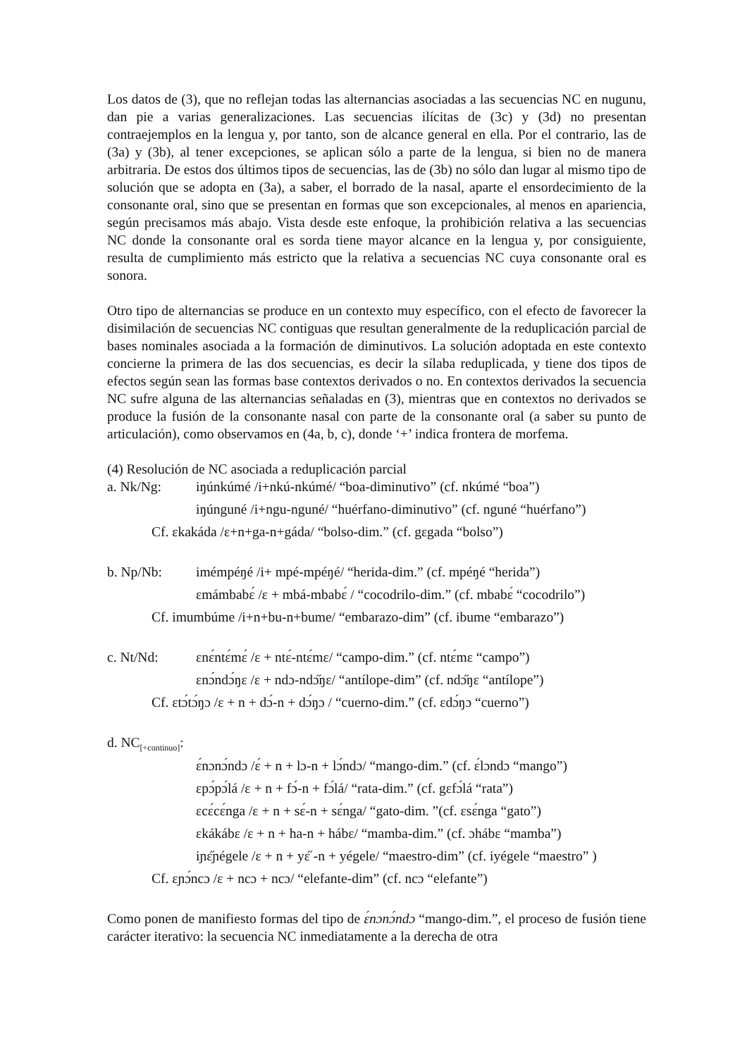Los datos de (3), que no reflejan todas las alternancias asociadas a las secuencias NC en nugunu, dan pie a varias generalizaciones. Las secuencias ilícitas de (3c) y (3d) no presentan contraejemplos en la lengua y, por tanto, son de alcance general en ella. Por el contrario, las de (3a) y (3b), al tener excepciones, se aplican sólo a parte de la lengua, si bien no de manera arbitraria. De estos dos últimos tipos de secuencias, las de (3b) no sólo dan lugar al mismo tipo de solución que se adopta en (3a), a saber, el borrado de la nasal, aparte el ensordecimiento de la consonante oral, sino que se presentan en formas que son excepcionales, al menos en apariencia, según precisamos más abajo. Vista desde este enfoque, la prohibición relativa a las secuencias NC donde la consonante oral es sorda tiene mayor alcance en la lengua y, por consiguiente, resulta de cumplimiento más estricto que la relativa a secuencias NC cuya consonante oral es sonora.
Otro tipo de alternancias se produce en un contexto muy específico, con el efecto de favorecer la disimilación de secuencias NC contiguas que resultan generalmente de la reduplicación parcial de bases nominales asociada a la formación de diminutivos. La solución adoptada en este contexto concierne la primera de las dos secuencias, es decir la sílaba reduplicada, y tiene dos tipos de efectos según sean las formas base contextos derivados o no. En contextos derivados la secuencia NC sufre alguna de las alternancias señaladas en (3), mientras que en contextos no derivados se produce la fusión de la consonante nasal con parte de la consonante oral (a saber su punto de articulación), como observamos en (4a, b, c), donde ‘+’ indica frontera de morfema.
(4) Resolución de NC asociada a reduplicación parcial
a. Nk/Ng: iŋúnkúmé /i+nkú-nkúmé/ “boa-diminutivo” (cf. nkúmé “boa”)
iŋúnguné /i+ngu-nguné/ “huérfano-diminutivo” (cf. nguné “huérfano”)
Cf. ɛkakáda /ɛ+n+ga-n+gáda/ “bolso-dim.” (cf. gɛgada “bolso”)
b. Np/Nb: imémpéŋé /i+ mpé-mpéŋé/ “herida-dim.” (cf. mpéŋé “herida”)
ɛmámbabɛ́ /ɛ + mbá-mbabɛ́ / “cocodrilo-dim.” (cf. mbabɛ́ “cocodrilo”)
Cf. imumbúme /i+n+bu-n+bume/ “embarazo-dim” (cf. ibume “embarazo”)
c. Nt/Nd: ɛnɛ́ntɛ́mɛ́ /ɛ + ntɛ́-ntɛ́mɛ/ “campo-dim.” (cf. ntɛ́mɛ “campo”)
ɛnɔ́ndɔ́ŋɛ /ɛ + ndɔ-ndɔ̋ŋɛ/ “antílope-dim” (cf. ndɔ̋ŋɛ “antílope”)
Cf. ɛtɔ́tɔ́ŋɔ /ɛ + n + dɔ́-n + dɔ́ŋɔ / “cuerno-dim.” (cf. ɛdɔ́ŋɔ “cuerno”)
d. NC<sub>[+continuo]</sub>:
ɛ́nɔnɔ́ndɔ /ɛ́ + n + lɔ-n + lɔ́ndɔ/ “mango-dim.” (cf. ɛ́lɔndɔ “mango”)
ɛpɔ́pɔ́lá /ɛ + n + fɔ́-n + fɔ́lá/ “rata-dim.” (cf. gɛfɔ́lá “rata”)
ɛcɛ́cɛ́nga /ɛ + n + sɛ́-n + sɛ́nga/ “gato-dim. ”(cf. ɛsɛ́nga “gato”)
ɛkákábɛ /ɛ + n + ha-n + hábɛ/ “mamba-dim.” (cf. ɔhábɛ “mamba”)
iɲɛ̋ɲégele /ɛ + n + yɛ̋ -n + yégele/ “maestro-dim” (cf. iyégele “maestro” )
Cf. ɛɲɔ́ncɔ /ɛ + ncɔ + ncɔ/ “elefante-dim” (cf. ncɔ “elefante”)
Como ponen de manifiesto formas del tipo de ɛ́nɔnɔ́ndɔ “mango-dim.”, el proceso de fusión tiene carácter iterativo: la secuencia NC inmediatamente a la derecha de otra